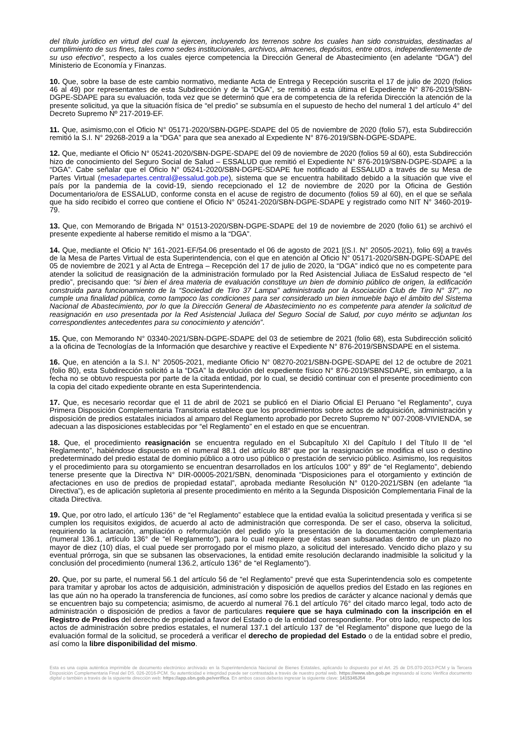del título jurídico en virtud del cual la ejercen, incluyendo los terrenos sobre los cuales han sido construidas, destinadas al cumplimiento de sus fines, tales como sedes institucionales, archivos, almacenes, depósitos, entre otros, independientemente de su uso efectivo”, respecto a los cuales ejerce competencia la Dirección General de Abastecimiento (en adelante “DGA”) del Ministerio de Economía y Finanzas.
10. Que, sobre la base de este cambio normativo, mediante Acta de Entrega y Recepción suscrita el 17 de julio de 2020 (folios 46 al 49) por representantes de esta Subdirección y de la “DGA”, se remitió a esta última el Expediente N° 876-2019/SBN-DGPE-SDAPE para su evaluación, toda vez que se determinó que era de competencia de la referida Dirección la atención de la presente solicitud, ya que la situación física de “el predio” se subsumía en el supuesto de hecho del numeral 1 del artículo 4° del Decreto Supremo Nº 217-2019-EF.
11. Que, asimismo,con el Oficio N° 05171-2020/SBN-DGPE-SDAPE del 05 de noviembre de 2020 (folio 57), esta Subdirección remitió la S.I. N° 29268-2019 a la “DGA” para que sea anexado al Expediente N° 876-2019/SBN-DGPE-SDAPE.
12. Que, mediante el Oficio N° 05241-2020/SBN-DGPE-SDAPE del 09 de noviembre de 2020 (folios 59 al 60), esta Subdirección hizo de conocimiento del Seguro Social de Salud – ESSALUD que remitió el Expediente N° 876-2019/SBN-DGPE-SDAPE a la “DGA”. Cabe señalar que el Oficio N° 05241-2020/SBN-DGPE-SDAPE fue notificado al ESSALUD a través de su Mesa de Partes Virtual (mesadepartes.central@essalud.gob.pe), sistema que se encuentra habilitado debido a la situación que vive el país por la pandemia de la covid-19, siendo recepcionado el 12 de noviembre de 2020 por la Oficina de Gestión Documentario/ora de ESSALUD, conforme consta en el acuse de registro de documento (folios 59 al 60), en el que se señala que ha sido recibido el correo que contiene el Oficio N° 05241-2020/SBN-DGPE-SDAPE y registrado como NIT N° 3460-2019-79.
13. Que, con Memorando de Brigada N° 01513-2020/SBN-DGPE-SDAPE del 19 de noviembre de 2020 (folio 61) se archivó el presente expediente al haberse remitido el mismo a la “DGA”.
14. Que, mediante el Oficio N° 161-2021-EF/54.06 presentado el 06 de agosto de 2021 [(S.I. N° 20505-2021), folio 69] a través de la Mesa de Partes Virtual de esta Superintendencia, con el que en atención al Oficio N° 05171-2020/SBN-DGPE-SDAPE del 05 de noviembre de 2021 y al Acta de Entrega – Recepción del 17 de julio de 2020, la “DGA” indicó que no es competente para atender la solicitud de reasignación de la administración formulado por la Red Asistencial Juliaca de EsSalud respecto de “el predio”, precisando que: “si bien el área materia de evaluación constituye un bien de dominio público de origen, la edificación construida para funcionamiento de la “Sociedad de Tiro 37 Lampa” administrada por la Asociación Club de Tiro N° 37”, no cumple una finalidad pública, como tampoco las condiciones para ser considerado un bien inmueble bajo el ámbito del Sistema Nacional de Abastecimiento, por lo que la Dirección General de Abastecimiento no es competente para atender la solicitud de reasignación en uso presentada por la Red Asistencial Juliaca del Seguro Social de Salud, por cuyo mérito se adjuntan los correspondientes antecedentes para su conocimiento y atención”.
15. Que, con Memorando N° 03340-2021/SBN-DGPE-SDAPE del 03 de setiembre de 2021 (folio 68), esta Subdirección solicitó a la oficina de Tecnologías de la Información que desarchive y reactive el Expediente N° 876-2019/SBNSDAPE en el sistema.
16. Que, en atención a la S.I. N° 20505-2021, mediante Oficio N° 08270-2021/SBN-DGPE-SDAPE del 12 de octubre de 2021 (folio 80), esta Subdirección solicitó a la “DGA” la devolución del expediente físico N° 876-2019/SBNSDAPE, sin embargo, a la fecha no se obtuvo respuesta por parte de la citada entidad, por lo cual, se decidió continuar con el presente procedimiento con la copia del citado expediente obrante en esta Superintendencia.
17. Que, es necesario recordar que el 11 de abril de 2021 se publicó en el Diario Oficial El Peruano “el Reglamento”, cuya Primera Disposición Complementaria Transitoria establece que los procedimientos sobre actos de adquisición, administración y disposición de predios estatales iniciados al amparo del Reglamento aprobado por Decreto Supremo N° 007-2008-VIVIENDA, se adecuan a las disposiciones establecidas por “el Reglamento” en el estado en que se encuentran.
18. Que, el procedimiento reasignación se encuentra regulado en el Subcapítulo XI del Capítulo I del Título II de “el Reglamento”, habiéndose dispuesto en el numeral 88.1 del artículo 88° que por la reasignación se modifica el uso o destino predeterminado del predio estatal de dominio público a otro uso público o prestación de servicio público. Asimismo, los requisitos y el procedimiento para su otorgamiento se encuentran desarrollados en los artículos 100° y 89° de “el Reglamento”, debiendo tenerse presente que la Directiva N° DIR-00005-2021/SBN, denominada “Disposiciones para el otorgamiento y extinción de afectaciones en uso de predios de propiedad estatal”, aprobada mediante Resolución N° 0120-2021/SBN (en adelante “la Directiva”), es de aplicación supletoria al presente procedimiento en mérito a la Segunda Disposición Complementaria Final de la citada Directiva.
19. Que, por otro lado, el artículo 136° de “el Reglamento” establece que la entidad evalúa la solicitud presentada y verifica si se cumplen los requisitos exigidos, de acuerdo al acto de administración que corresponda. De ser el caso, observa la solicitud, requiriendo la aclaración, ampliación o reformulación del pedido y/o la presentación de la documentación complementaria (numeral 136.1, artículo 136° de “el Reglamento”), para lo cual requiere que éstas sean subsanadas dentro de un plazo no mayor de diez (10) días, el cual puede ser prorrogado por el mismo plazo, a solicitud del interesado. Vencido dicho plazo y su eventual prórroga, sin que se subsanen las observaciones, la entidad emite resolución declarando inadmisible la solicitud y la conclusión del procedimiento (numeral 136.2, artículo 136° de “el Reglamento”).
20. Que, por su parte, el numeral 56.1 del artículo 56 de “el Reglamento” prevé que esta Superintendencia solo es competente para tramitar y aprobar los actos de adquisición, administración y disposición de aquellos predios del Estado en las regiones en las que aún no ha operado la transferencia de funciones, así como sobre los predios de carácter y alcance nacional y demás que se encuentren bajo su competencia; asimismo, de acuerdo al numeral 76.1 del artículo 76° del citado marco legal, todo acto de administración o disposición de predios a favor de particulares requiere que se haya culminado con la inscripción en el Registro de Predios del derecho de propiedad a favor del Estado o de la entidad correspondiente. Por otro lado, respecto de los actos de administración sobre predios estatales, el numeral 137.1 del artículo 137 de “el Reglamento” dispone que luego de la evaluación formal de la solicitud, se procederá a verificar el derecho de propiedad del Estado o de la entidad sobre el predio, así como la libre disponibilidad del mismo.
Esta es una copia auténtica imprimible de documento electrónico archivado en la Superintendencia Nacional de Bienes Estatales, aplicando lo dispuesto por el Art. 25 de DS.070-2013-PCM y la Tercera Disposición Complementaria Final del DS. 026-2016-PCM. Su autenticidad e integridad puede ser contrastada a través de nuestro portal web. https://www.sbn.gob.pe ingresando al ícono Verifica documento digital o también a través de la siguiente dirección web: https://app.sbn.gob.pe/verifica. En ambos casos deberás ingresar la siguiente clave: 1415345J54